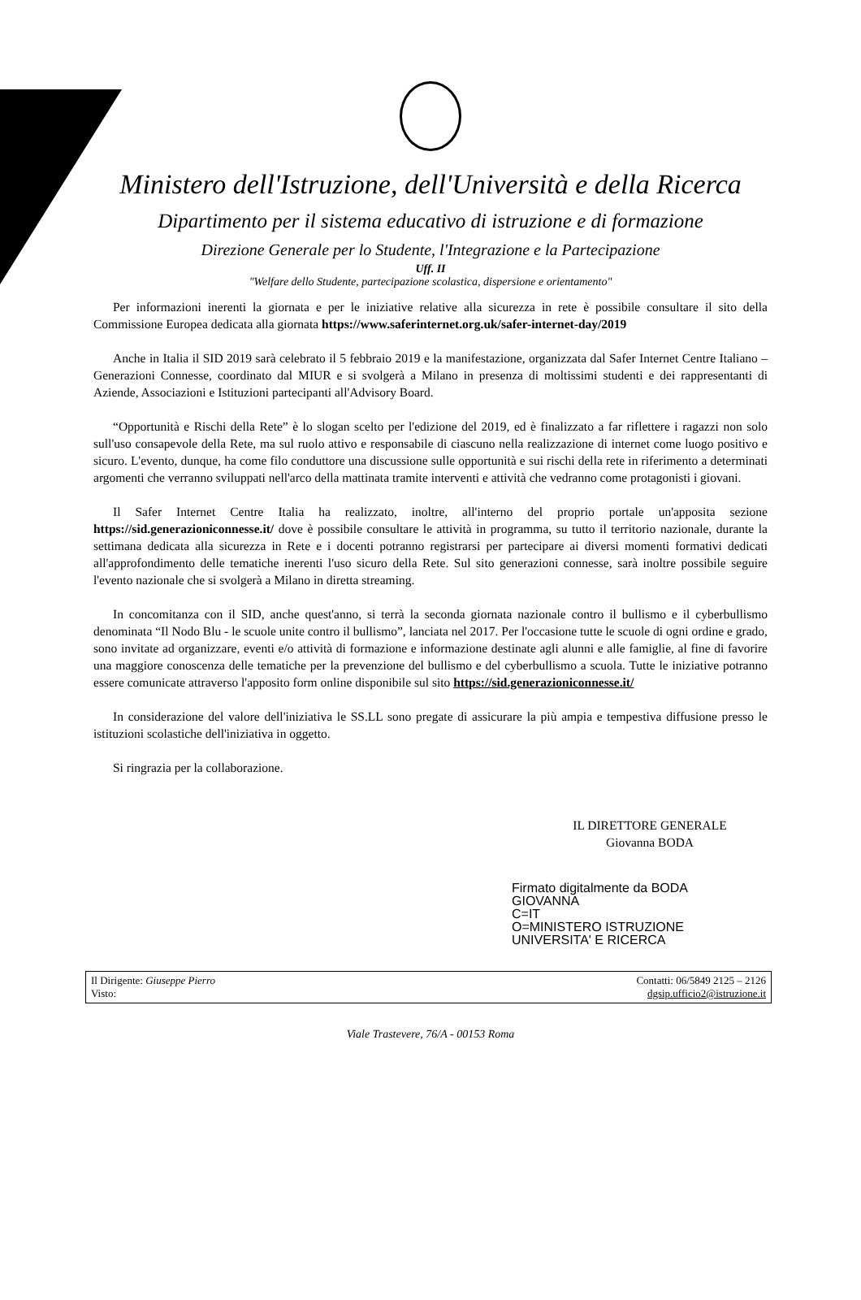Ministero dell'Istruzione, dell'Università e della Ricerca
Dipartimento per il sistema educativo di istruzione e di formazione
Direzione Generale per lo Studente, l'Integrazione e la Partecipazione
Uff. II
"Welfare dello Studente, partecipazione scolastica, dispersione e orientamento"
Per informazioni inerenti la giornata e per le iniziative relative alla sicurezza in rete è possibile consultare il sito della Commissione Europea dedicata alla giornata https://www.saferinternet.org.uk/safer-internet-day/2019
Anche in Italia il SID 2019 sarà celebrato il 5 febbraio 2019 e la manifestazione, organizzata dal Safer Internet Centre Italiano – Generazioni Connesse, coordinato dal MIUR e si svolgerà a Milano in presenza di moltissimi studenti e dei rappresentanti di Aziende, Associazioni e Istituzioni partecipanti all'Advisory Board.
“Opportunità e Rischi della Rete” è lo slogan scelto per l'edizione del 2019, ed è finalizzato a far riflettere i ragazzi non solo sull'uso consapevole della Rete, ma sul ruolo attivo e responsabile di ciascuno nella realizzazione di internet come luogo positivo e sicuro. L'evento, dunque, ha come filo conduttore una discussione sulle opportunità e sui rischi della rete in riferimento a determinati argomenti che verranno sviluppati nell'arco della mattinata tramite interventi e attività che vedranno come protagonisti i giovani.
Il Safer Internet Centre Italia ha realizzato, inoltre, all'interno del proprio portale un'apposita sezione https://sid.generazioniconnesse.it/ dove è possibile consultare le attività in programma, su tutto il territorio nazionale, durante la settimana dedicata alla sicurezza in Rete e i docenti potranno registrarsi per partecipare ai diversi momenti formativi dedicati all'approfondimento delle tematiche inerenti l'uso sicuro della Rete. Sul sito generazioni connesse, sarà inoltre possibile seguire l'evento nazionale che si svolgerà a Milano in diretta streaming.
In concomitanza con il SID, anche quest'anno, si terrà la seconda giornata nazionale contro il bullismo e il cyberbullismo denominata “Il Nodo Blu - le scuole unite contro il bullismo”, lanciata nel 2017. Per l'occasione tutte le scuole di ogni ordine e grado, sono invitate ad organizzare, eventi e/o attività di formazione e informazione destinate agli alunni e alle famiglie, al fine di favorire una maggiore conoscenza delle tematiche per la prevenzione del bullismo e del cyberbullismo a scuola. Tutte le iniziative potranno essere comunicate attraverso l'apposito form online disponibile sul sito https://sid.generazioniconnesse.it/
In considerazione del valore dell'iniziativa le SS.LL sono pregate di assicurare la più ampia e tempestiva diffusione presso le istituzioni scolastiche dell'iniziativa in oggetto.
Si ringrazia per la collaborazione.
IL DIRETTORE GENERALE
Giovanna BODA
Firmato digitalmente da BODA
GIOVANNA
C=IT
O=MINISTERO ISTRUZIONE
UNIVERSITA' E RICERCA
Il Dirigente: Giuseppe Pierro
Visto:
Contatti: 06/5849 2125 – 2126
dgsip.ufficio2@istruzione.it
Viale Trastevere, 76/A - 00153 Roma